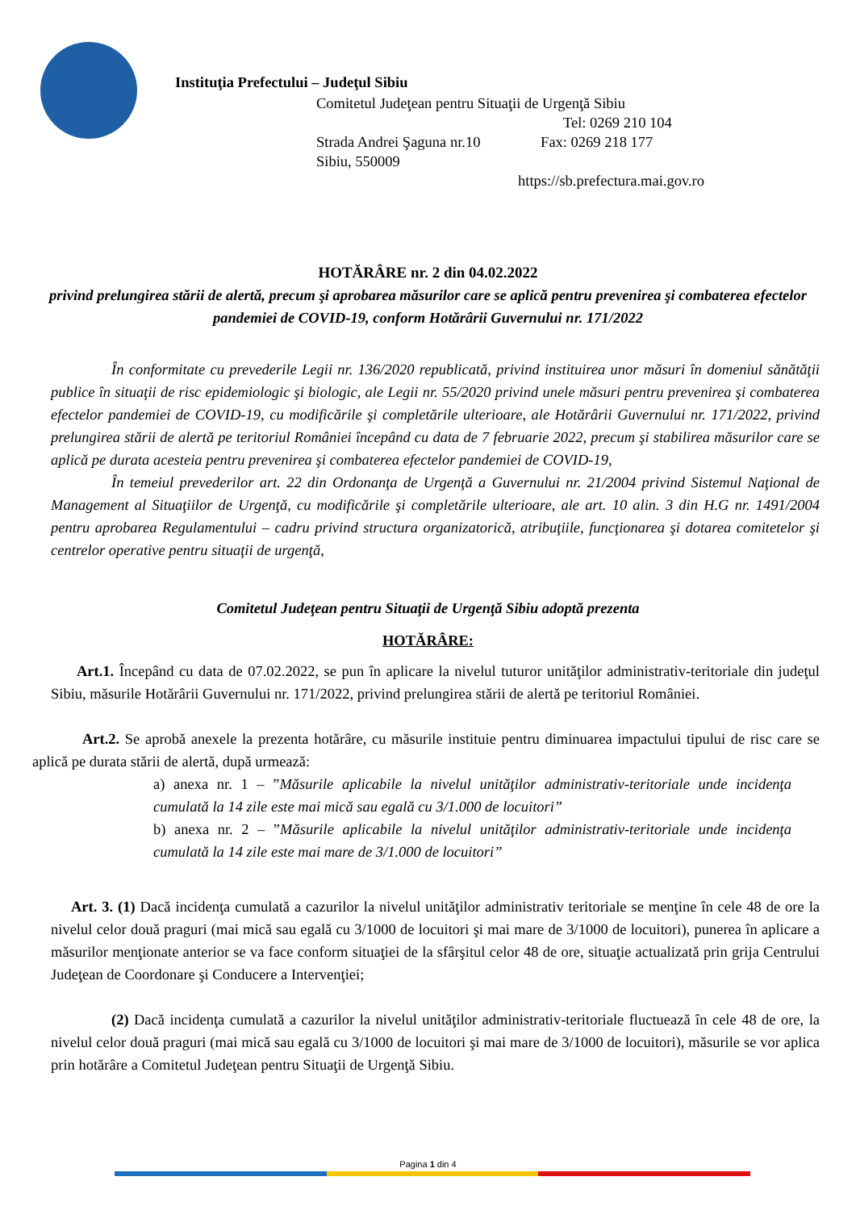Instituţia Prefectului – Judeţul Sibiu
Comitetul Judeţean pentru Situaţii de Urgenţă Sibiu
Tel: 0269 210 104
Strada Andrei Şaguna nr.10 Fax: 0269 218 177
Sibiu, 550009
https://sb.prefectura.mai.gov.ro
HOTĂRÂRE nr. 2 din 04.02.2022
privind prelungirea stării de alertă, precum şi aprobarea măsurilor care se aplică pentru prevenirea şi combaterea efectelor pandemiei de COVID-19, conform Hotărârii Guvernului nr. 171/2022
În conformitate cu prevederile Legii nr. 136/2020 republicată, privind instituirea unor măsuri în domeniul sănătăţii publice în situaţii de risc epidemiologic şi biologic, ale Legii nr. 55/2020 privind unele măsuri pentru prevenirea şi combaterea efectelor pandemiei de COVID-19, cu modificările şi completările ulterioare, ale Hotărârii Guvernului nr. 171/2022, privind prelungirea stării de alertă pe teritoriul României începând cu data de 7 februarie 2022, precum şi stabilirea măsurilor care se aplică pe durata acesteia pentru prevenirea şi combaterea efectelor pandemiei de COVID-19,
În temeiul prevederilor art. 22 din Ordonanţa de Urgenţă a Guvernului nr. 21/2004 privind Sistemul Naţional de Management al Situaţiilor de Urgenţă, cu modificările şi completările ulterioare, ale art. 10 alin. 3 din H.G nr. 1491/2004 pentru aprobarea Regulamentului – cadru privind structura organizatorică, atribuţiile, funcţionarea şi dotarea comitetelor şi centrelor operative pentru situaţii de urgenţă,
Comitetul Judeţean pentru Situaţii de Urgenţă Sibiu adoptă prezenta
HOTĂRÂRE:
Art.1. Începând cu data de 07.02.2022, se pun în aplicare la nivelul tuturor unităţilor administrativ-teritoriale din judeţul Sibiu, măsurile Hotărârii Guvernului nr. 171/2022, privind prelungirea stării de alertă pe teritoriul României.
Art.2. Se aprobă anexele la prezenta hotărâre, cu măsurile instituie pentru diminuarea impactului tipului de risc care se aplică pe durata stării de alertă, după urmează:
a) anexa nr. 1 – ”Măsurile aplicabile la nivelul unităţilor administrativ-teritoriale unde incidenţa cumulată la 14 zile este mai mică sau egală cu 3/1.000 de locuitori”
b) anexa nr. 2 – ”Măsurile aplicabile la nivelul unităţilor administrativ-teritoriale unde incidenţa cumulată la 14 zile este mai mare de 3/1.000 de locuitori”
Art. 3. (1) Dacă incidenţa cumulată a cazurilor la nivelul unităţilor administrativ teritoriale se menţine în cele 48 de ore la nivelul celor două praguri (mai mică sau egală cu 3/1000 de locuitori şi mai mare de 3/1000 de locuitori), punerea în aplicare a măsurilor menţionate anterior se va face conform situaţiei de la sfârşitul celor 48 de ore, situaţie actualizată prin grija Centrului Judeţean de Coordonare şi Conducere a Intervenţiei;
(2) Dacă incidenţa cumulată a cazurilor la nivelul unităţilor administrativ-teritoriale fluctuează în cele 48 de ore, la nivelul celor două praguri (mai mică sau egală cu 3/1000 de locuitori şi mai mare de 3/1000 de locuitori), măsurile se vor aplica prin hotărâre a Comitetul Judeţean pentru Situaţii de Urgenţă Sibiu.
Pagina 1 din 4